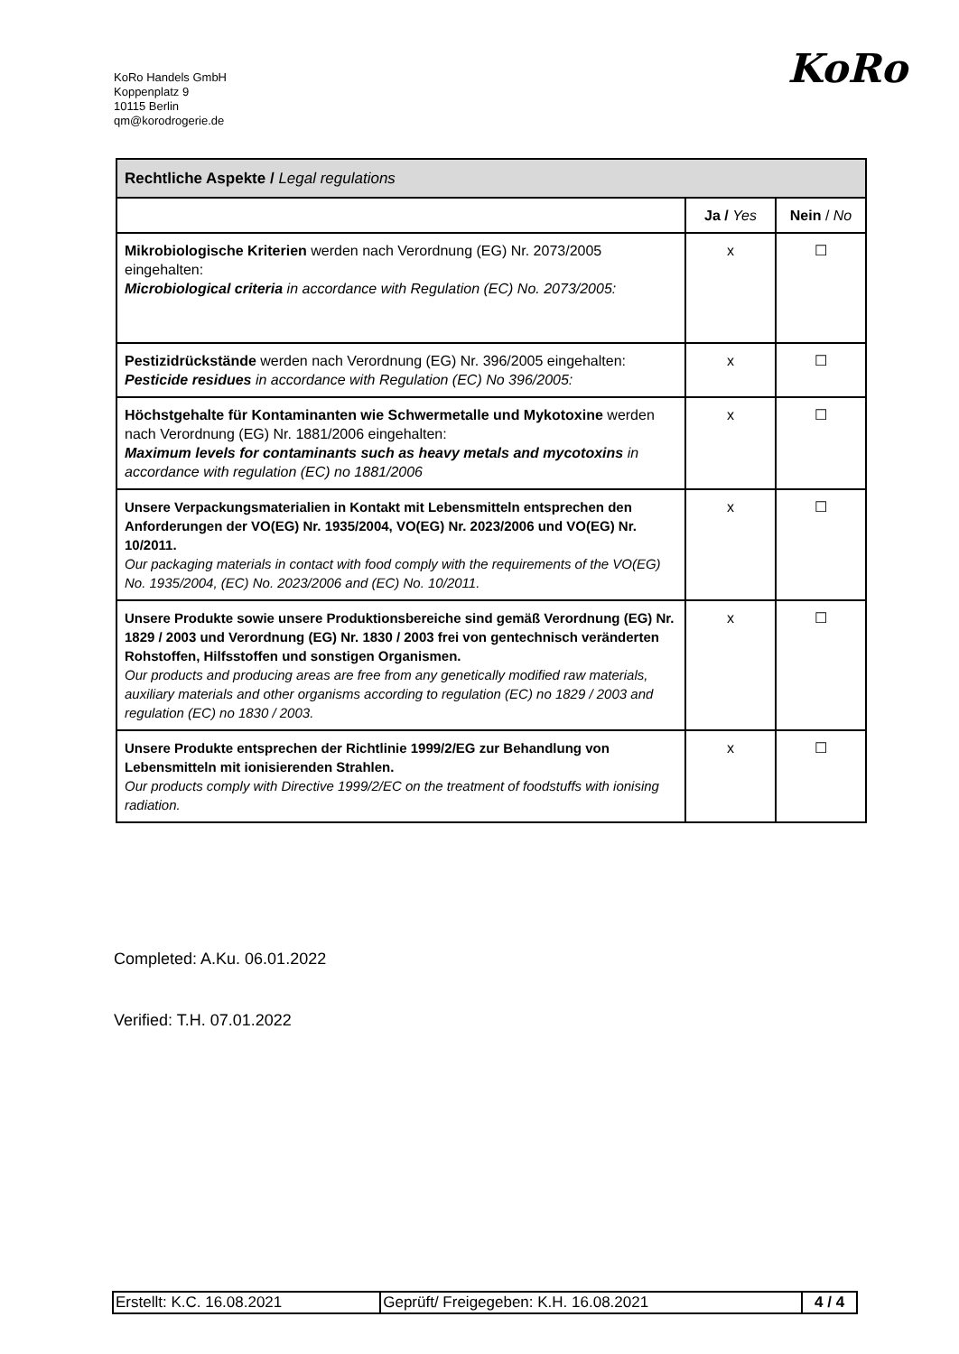KoRo Handels GmbH
Koppenplatz 9
10115 Berlin
qm@korodrogerie.de
KoRo
| Rechtliche Aspekte / Legal regulations | | |
| --- | --- | --- |
| | Ja / Yes | Nein / No |
| Mikrobiologische Kriterien werden nach Verordnung (EG) Nr. 2073/2005 eingehalten: Microbiological criteria in accordance with Regulation (EC) No. 2073/2005: | x | ☐ |
| Pestizidrückstände werden nach Verordnung (EG) Nr. 396/2005 eingehalten: Pesticide residues in accordance with Regulation (EC) No 396/2005: | x | ☐ |
| Höchstgehalte für Kontaminanten wie Schwermetalle und Mykotoxine werden nach Verordnung (EG) Nr. 1881/2006 eingehalten: Maximum levels for contaminants such as heavy metals and mycotoxins in accordance with regulation (EC) no 1881/2006 | x | ☐ |
| Unsere Verpackungsmaterialien in Kontakt mit Lebensmitteln entsprechen den Anforderungen der VO(EG) Nr. 1935/2004, VO(EG) Nr. 2023/2006 und VO(EG) Nr. 10/2011. Our packaging materials in contact with food comply with the requirements of the VO(EG) No. 1935/2004, (EC) No. 2023/2006 and (EC) No. 10/2011. | x | ☐ |
| Unsere Produkte sowie unsere Produktionsbereiche sind gemäß Verordnung (EG) Nr. 1829 / 2003 und Verordnung (EG) Nr. 1830 / 2003 frei von gentechnisch veränderten Rohstoffen, Hilfsstoffen und sonstigen Organismen. Our products and producing areas are free from any genetically modified raw materials, auxiliary materials and other organisms according to regulation (EC) no 1829 / 2003 and regulation (EC) no 1830 / 2003. | x | ☐ |
| Unsere Produkte entsprechen der Richtlinie 1999/2/EG zur Behandlung von Lebensmitteln mit ionisierenden Strahlen. Our products comply with Directive 1999/2/EC on the treatment of foodstuffs with ionising radiation. | x | ☐ |
Completed: A.Ku. 06.01.2022
Verified: T.H. 07.01.2022
| Erstellt: K.C. 16.08.2021 | Geprüft/ Freigegeben: K.H. 16.08.2021 | 4 / 4 |